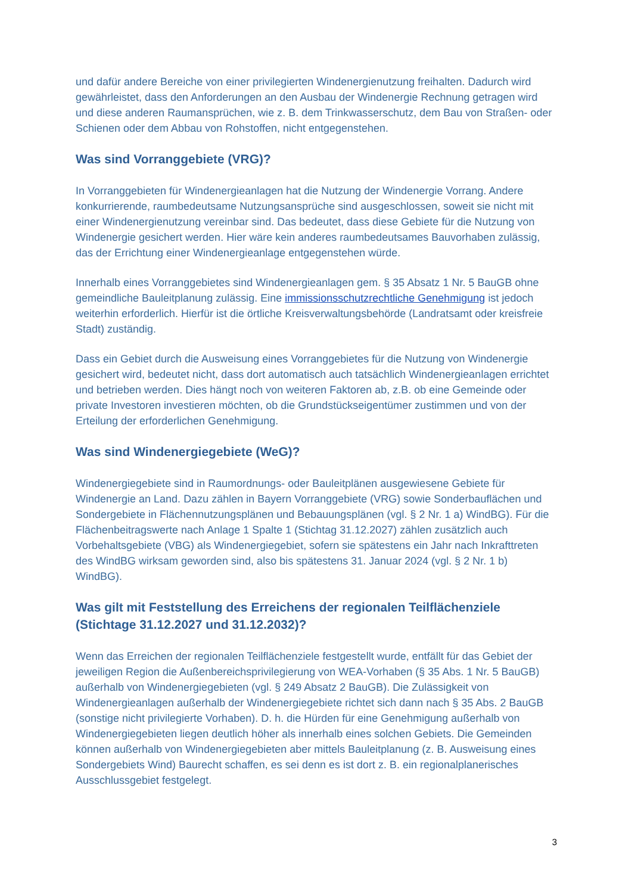und dafür andere Bereiche von einer privilegierten Windenergienutzung freihalten. Dadurch wird gewährleistet, dass den Anforderungen an den Ausbau der Windenergie Rechnung getragen wird und diese anderen Raumansprüchen, wie z. B. dem Trinkwasserschutz, dem Bau von Straßen- oder Schienen oder dem Abbau von Rohstoffen, nicht entgegenstehen.
Was sind Vorranggebiete (VRG)?
In Vorranggebieten für Windenergieanlagen hat die Nutzung der Windenergie Vorrang. Andere konkurrierende, raumbedeutsame Nutzungsansprüche sind ausgeschlossen, soweit sie nicht mit einer Windenergienutzung vereinbar sind. Das bedeutet, dass diese Gebiete für die Nutzung von Windenergie gesichert werden. Hier wäre kein anderes raumbedeutsames Bauvorhaben zulässig, das der Errichtung einer Windenergieanlage entgegenstehen würde.
Innerhalb eines Vorranggebietes sind Windenergieanlagen gem. § 35 Absatz 1 Nr. 5 BauGB ohne gemeindliche Bauleitplanung zulässig. Eine immissionsschutzrechtliche Genehmigung ist jedoch weiterhin erforderlich. Hierfür ist die örtliche Kreisverwaltungsbehörde (Landratsamt oder kreisfreie Stadt) zuständig.
Dass ein Gebiet durch die Ausweisung eines Vorranggebietes für die Nutzung von Windenergie gesichert wird, bedeutet nicht, dass dort automatisch auch tatsächlich Windenergieanlagen errichtet und betrieben werden. Dies hängt noch von weiteren Faktoren ab, z.B. ob eine Gemeinde oder private Investoren investieren möchten, ob die Grundstückseigentümer zustimmen und von der Erteilung der erforderlichen Genehmigung.
Was sind Windenergiegebiete (WeG)?
Windenergiegebiete sind in Raumordnungs- oder Bauleitplänen ausgewiesene Gebiete für Windenergie an Land. Dazu zählen in Bayern Vorranggebiete (VRG) sowie Sonderbauflächen und Sondergebiete in Flächennutzungsplänen und Bebauungsplänen (vgl. § 2 Nr. 1 a) WindBG). Für die Flächenbeitragswerte nach Anlage 1 Spalte 1 (Stichtag 31.12.2027) zählen zusätzlich auch Vorbehaltsgebiete (VBG) als Windenergiegebiet, sofern sie spätestens ein Jahr nach Inkrafttreten des WindBG wirksam geworden sind, also bis spätestens 31. Januar 2024 (vgl. § 2 Nr. 1 b) WindBG).
Was gilt mit Feststellung des Erreichens der regionalen Teilflächenziele (Stichtage 31.12.2027 und 31.12.2032)?
Wenn das Erreichen der regionalen Teilflächenziele festgestellt wurde, entfällt für das Gebiet der jeweiligen Region die Außenbereichsprivilegierung von WEA-Vorhaben (§ 35 Abs. 1 Nr. 5 BauGB) außerhalb von Windenergiegebieten (vgl. § 249 Absatz 2 BauGB). Die Zulässigkeit von Windenergieanlagen außerhalb der Windenergiegebiete richtet sich dann nach § 35 Abs. 2 BauGB (sonstige nicht privilegierte Vorhaben). D. h. die Hürden für eine Genehmigung außerhalb von Windenergiegebieten liegen deutlich höher als innerhalb eines solchen Gebiets. Die Gemeinden können außerhalb von Windenergiegebieten aber mittels Bauleitplanung (z. B. Ausweisung eines Sondergebiets Wind) Baurecht schaffen, es sei denn es ist dort z. B. ein regionalplanerisches Ausschlussgebiet festgelegt.
3